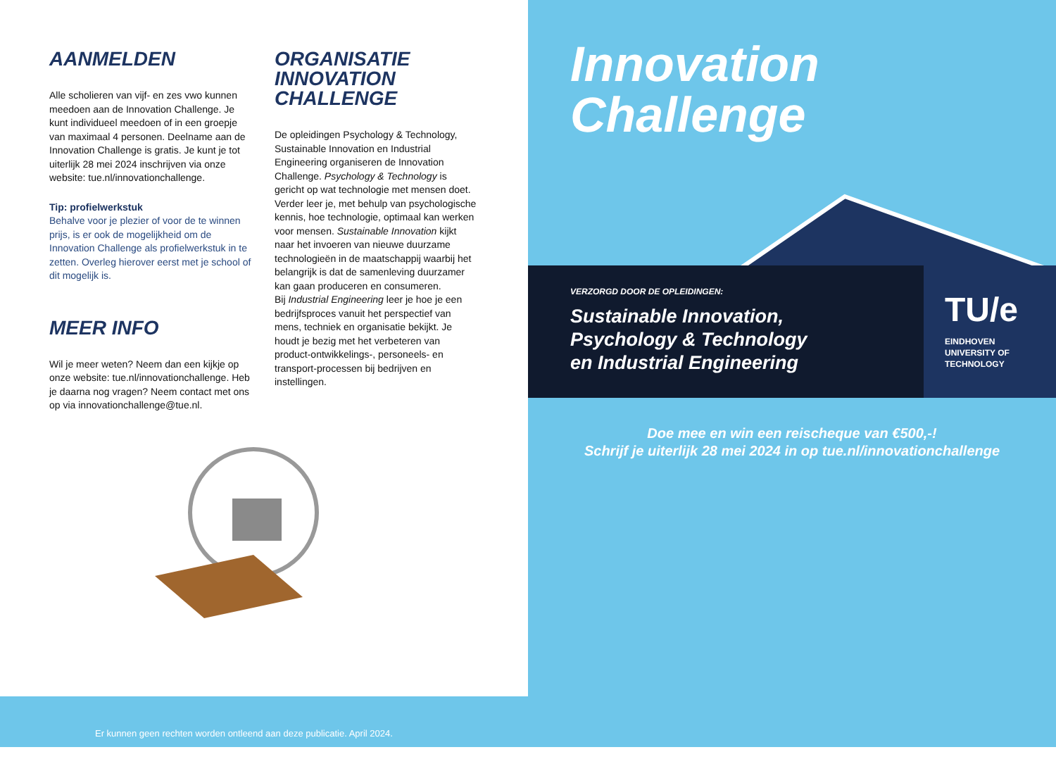AANMELDEN
Alle scholieren van vijf- en zes vwo kunnen meedoen aan de Innovation Challenge. Je kunt individueel meedoen of in een groepje van maximaal 4 personen. Deelname aan de Innovation Challenge is gratis. Je kunt je tot uiterlijk 28 mei 2024 inschrijven via onze website: tue.nl/innovationchallenge.
Tip: profielwerkstuk
Behalve voor je plezier of voor de te winnen prijs, is er ook de mogelijkheid om de Innovation Challenge als profielwerkstuk in te zetten. Overleg hierover eerst met je school of dit mogelijk is.
MEER INFO
Wil je meer weten? Neem dan een kijkje op onze website: tue.nl/innovationchallenge. Heb je daarna nog vragen? Neem contact met ons op via innovationchallenge@tue.nl.
ORGANISATIE
INNOVATION
CHALLENGE
De opleidingen Psychology & Technology, Sustainable Innovation en Industrial Engineering organiseren de Innovation Challenge. Psychology & Technology is gericht op wat technologie met mensen doet. Verder leer je, met behulp van psychologische kennis, hoe technologie, optimaal kan werken voor mensen. Sustainable Innovation kijkt naar het invoeren van nieuwe duurzame technologieën in de maatschappij waarbij het belangrijk is dat de samenleving duurzamer kan gaan produceren en consumeren.
Bij Industrial Engineering leer je hoe je een bedrijfsproces vanuit het perspectief van mens, techniek en organisatie bekijkt. Je houdt je bezig met het verbeteren van product-ontwikkelings-, personeels- en transport-processen bij bedrijven en instellingen.
Er kunnen geen rechten worden ontleend aan deze publicatie. April 2024.
Innovation
Challenge
VERZORGD DOOR DE OPLEIDINGEN:
Sustainable Innovation,
Psychology & Technology
en Industrial Engineering
TU/e
EINDHOVEN
UNIVERSITY OF
TECHNOLOGY
Doe mee en win een reischeque van €500,-!
Schrijf je uiterlijk 28 mei 2024 in op tue.nl/innovationchallenge